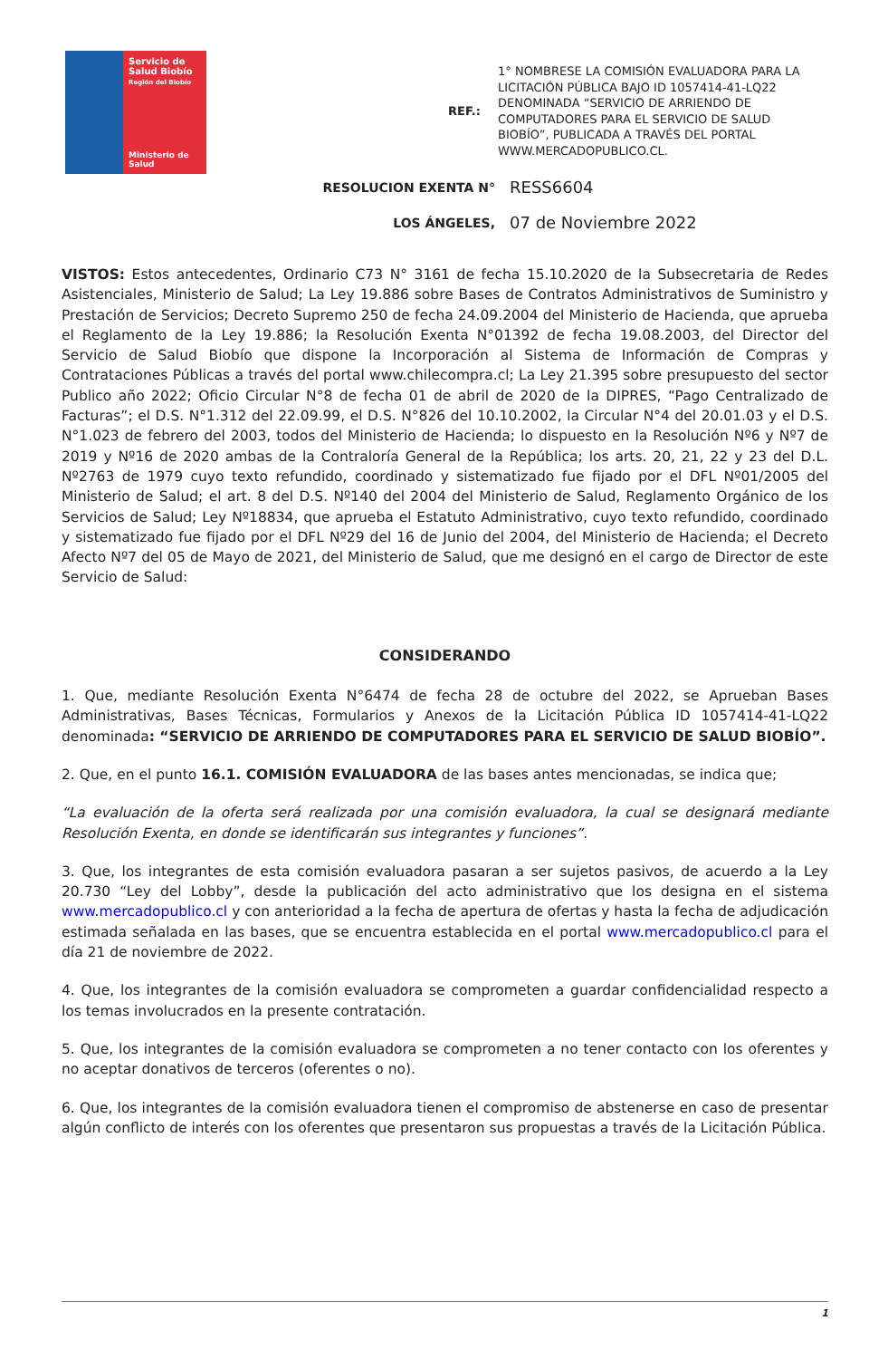Servicio de Salud Biobío
Región del Biobío
Ministerio de Salud
REF.:
1° NOMBRESE LA COMISIÓN EVALUADORA PARA LA LICITACIÓN PÚBLICA BAJO ID 1057414-41-LQ22 DENOMINADA “SERVICIO DE ARRIENDO DE COMPUTADORES PARA EL SERVICIO DE SALUD BIOBÍO”, PUBLICADA A TRAVÉS DEL PORTAL WWW.MERCADOPUBLICO.CL.
RESOLUCION EXENTA N°
RESS6604
LOS ÁNGELES,
07 de Noviembre 2022
VISTOS: Estos antecedentes, Ordinario C73 N° 3161 de fecha 15.10.2020 de la Subsecretaria de Redes Asistenciales, Ministerio de Salud; La Ley 19.886 sobre Bases de Contratos Administrativos de Suministro y Prestación de Servicios; Decreto Supremo 250 de fecha 24.09.2004 del Ministerio de Hacienda, que aprueba el Reglamento de la Ley 19.886; la Resolución Exenta N°01392 de fecha 19.08.2003, del Director del Servicio de Salud Biobío que dispone la Incorporación al Sistema de Información de Compras y Contrataciones Públicas a través del portal www.chilecompra.cl; La Ley 21.395 sobre presupuesto del sector Publico año 2022; Oficio Circular N°8 de fecha 01 de abril de 2020 de la DIPRES, “Pago Centralizado de Facturas”; el D.S. N°1.312 del 22.09.99, el D.S. N°826 del 10.10.2002, la Circular N°4 del 20.01.03 y el D.S. N°1.023 de febrero del 2003, todos del Ministerio de Hacienda; lo dispuesto en la Resolución Nº6 y Nº7 de 2019 y Nº16 de 2020 ambas de la Contraloría General de la República; los arts. 20, 21, 22 y 23 del D.L. Nº2763 de 1979 cuyo texto refundido, coordinado y sistematizado fue fijado por el DFL Nº01/2005 del Ministerio de Salud; el art. 8 del D.S. Nº140 del 2004 del Ministerio de Salud, Reglamento Orgánico de los Servicios de Salud; Ley Nº18834, que aprueba el Estatuto Administrativo, cuyo texto refundido, coordinado y sistematizado fue fijado por el DFL Nº29 del 16 de Junio del 2004, del Ministerio de Hacienda; el Decreto Afecto Nº7 del 05 de Mayo de 2021, del Ministerio de Salud, que me designó en el cargo de Director de este Servicio de Salud:
CONSIDERANDO
1. Que, mediante Resolución Exenta N°6474 de fecha 28 de octubre del 2022, se Aprueban Bases Administrativas, Bases Técnicas, Formularios y Anexos de la Licitación Pública ID 1057414-41-LQ22 denominada: “SERVICIO DE ARRIENDO DE COMPUTADORES PARA EL SERVICIO DE SALUD BIOBÍO”.
2. Que, en el punto 16.1. COMISIÓN EVALUADORA de las bases antes mencionadas, se indica que;
“La evaluación de la oferta será realizada por una comisión evaluadora, la cual se designará mediante Resolución Exenta, en donde se identificarán sus integrantes y funciones”.
3. Que, los integrantes de esta comisión evaluadora pasaran a ser sujetos pasivos, de acuerdo a la Ley 20.730 “Ley del Lobby”, desde la publicación del acto administrativo que los designa en el sistema www.mercadopublico.cl y con anterioridad a la fecha de apertura de ofertas y hasta la fecha de adjudicación estimada señalada en las bases, que se encuentra establecida en el portal www.mercadopublico.cl para el día 21 de noviembre de 2022.
4. Que, los integrantes de la comisión evaluadora se comprometen a guardar confidencialidad respecto a los temas involucrados en la presente contratación.
5. Que, los integrantes de la comisión evaluadora se comprometen a no tener contacto con los oferentes y no aceptar donativos de terceros (oferentes o no).
6. Que, los integrantes de la comisión evaluadora tienen el compromiso de abstenerse en caso de presentar algún conflicto de interés con los oferentes que presentaron sus propuestas a través de la Licitación Pública.
1